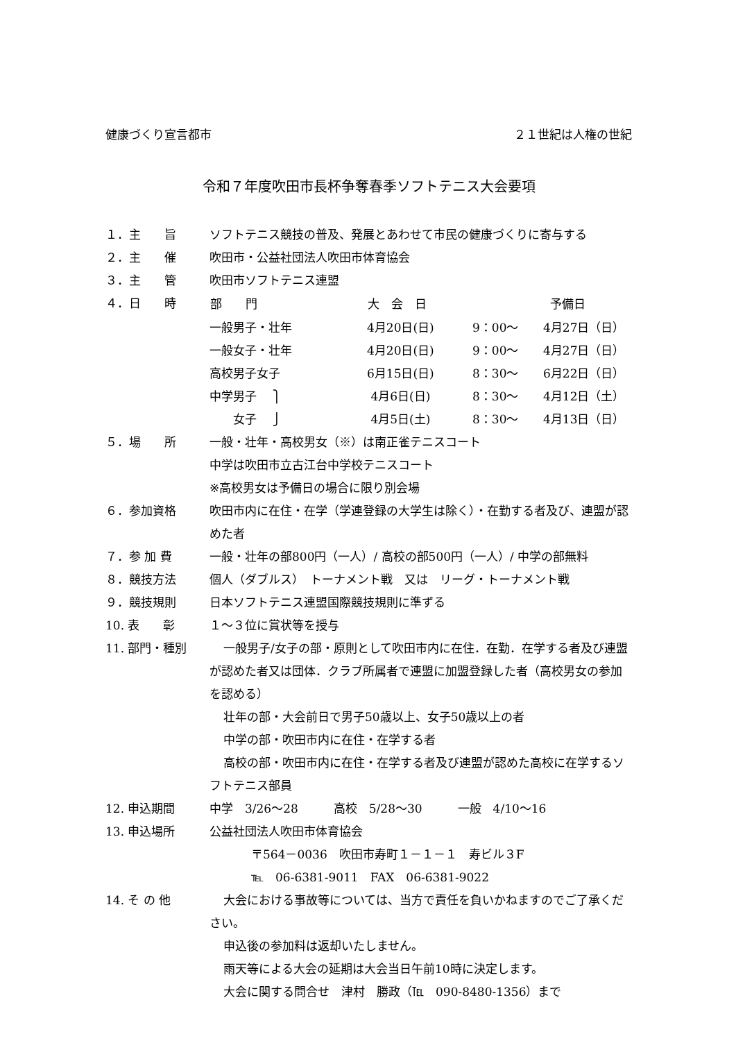健康づくり宣言都市 ２１世紀は人権の世紀
令和７年度吹田市長杯争奪春季ソフトテニス大会要項
１．主　　旨 ソフトテニス競技の普及、発展とあわせて市民の健康づくりに寄与する
２．主　　催 吹田市・公益社団法人吹田市体育協会
３．主　　管 吹田市ソフトテニス連盟
４．日　　時
| 部 門 | 大 会 日 | | 予備日 |
| --- | --- | --- | --- |
| 一般男子・壮年 | 4月20日(日) | 9：00～ | 4月27日（日） |
| 一般女子・壮年 | 4月20日(日) | 9：00～ | 4月27日（日） |
| 高校男子女子 | 6月15日(日) | 8：30～ | 6月22日（日） |
| 中学男子 ⎫ | 4月6日(日) | 8：30～ | 4月12日（土） |
| 女子 ⎭ | 4月5日(土) | 8：30～ | 4月13日（日） |
５．場　　所 一般・壮年・高校男女（※）は南正雀テニスコート
中学は吹田市立古江台中学校テニスコート
※高校男女は予備日の場合に限り別会場
６．参加資格 吹田市内に在住・在学（学連登録の大学生は除く）・在勤する者及び、連盟が認めた者
７．参 加 費 一般・壮年の部800円（一人）/ 高校の部500円（一人）/ 中学の部無料
８．競技方法 個人（ダブルス）　トーナメント戦　又は　リーグ・トーナメント戦
９．競技規則 日本ソフトテニス連盟国際競技規則に準ずる
10. 表　　彰 １～３位に賞状等を授与
11. 部門・種別 一般男子/女子の部・原則として吹田市内に在住．在勤．在学する者及び連盟が認めた者又は団体．クラブ所属者で連盟に加盟登録した者（高校男女の参加を認める）
壮年の部・大会前日で男子50歳以上、女子50歳以上の者
中学の部・吹田市内に在住・在学する者
高校の部・吹田市内に在住・在学する者及び連盟が認めた高校に在学するソフトテニス部員
12. 申込期間 中学　3/26～28　　　高校　5/28～30　　　一般　4/10～16
13. 申込場所 公益社団法人吹田市体育協会
〒564－0036　吹田市寿町１－１－１　寿ビル３F
℡　06-6381-9011　FAX　06-6381-9022
14. そ の 他 大会における事故等については、当方で責任を負いかねますのでご了承ください。
申込後の参加料は返却いたしません。
雨天等による大会の延期は大会当日午前10時に決定します。
大会に関する問合せ　津村　勝政（℡　090-8480-1356）まで